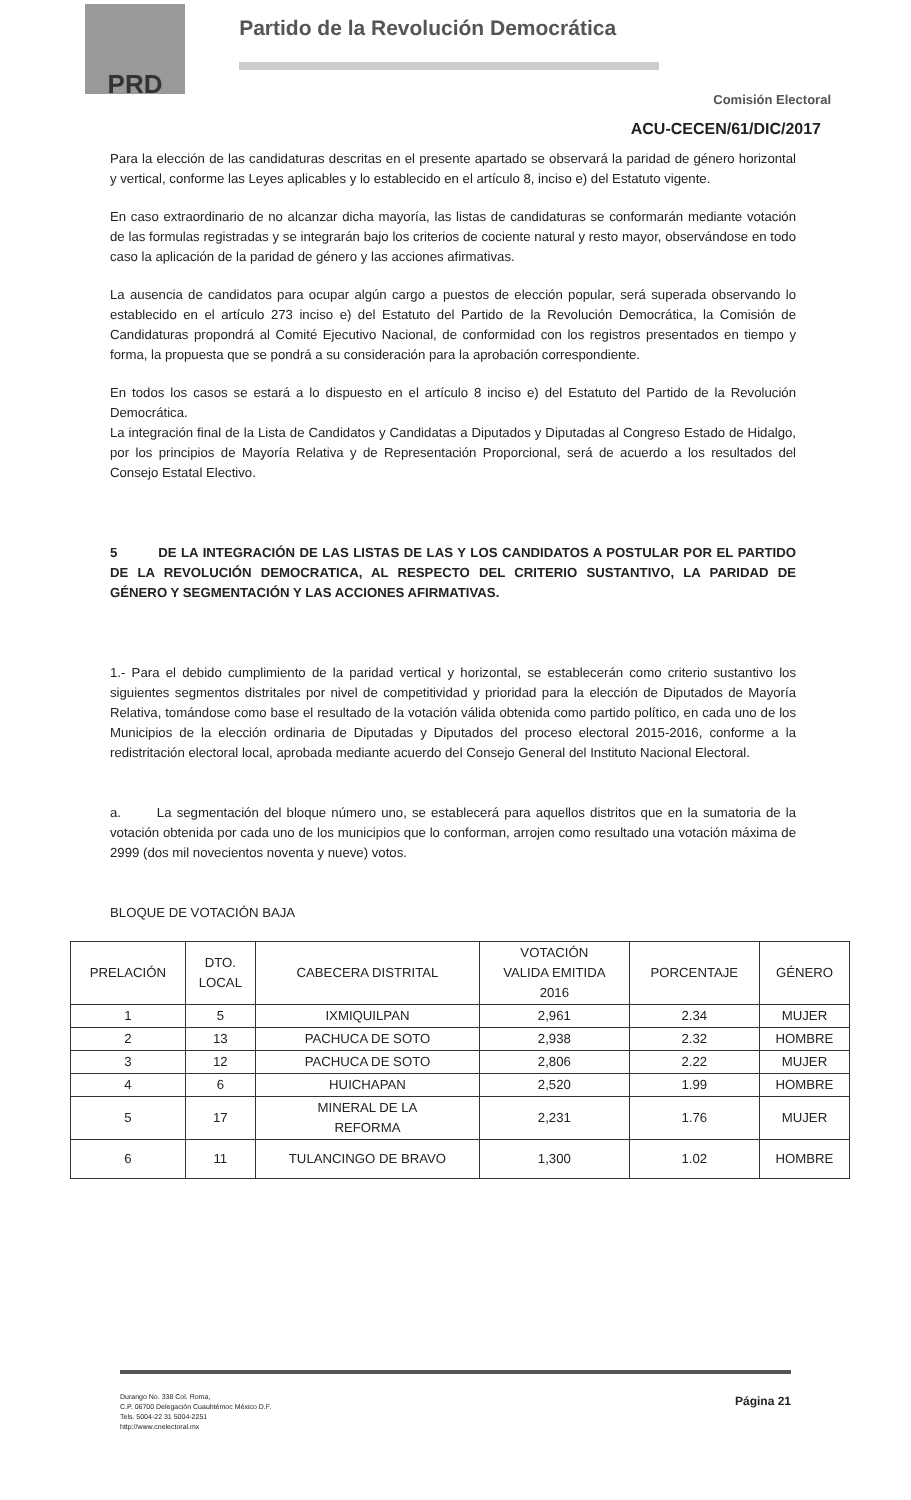PRD
Partido de la Revolución Democrática
Comisión Electoral
ACU-CECEN/61/DIC/2017
Para la elección de las candidaturas descritas en el presente apartado se observará la paridad de género horizontal y vertical, conforme las Leyes aplicables y lo establecido en el artículo 8, inciso e) del Estatuto vigente.
En caso extraordinario de no alcanzar dicha mayoría, las listas de candidaturas se conformarán mediante votación de las formulas registradas y se integrarán bajo los criterios de cociente natural y resto mayor, observándose en todo caso la aplicación de la paridad de género y las acciones afirmativas.
La ausencia de candidatos para ocupar algún cargo a puestos de elección popular, será superada observando lo establecido en el artículo 273 inciso e) del Estatuto del Partido de la Revolución Democrática, la Comisión de Candidaturas propondrá al Comité Ejecutivo Nacional, de conformidad con los registros presentados en tiempo y forma, la propuesta que se pondrá a su consideración para la aprobación correspondiente.
En todos los casos se estará a lo dispuesto en el artículo 8 inciso e) del Estatuto del Partido de la Revolución Democrática.
La integración final de la Lista de Candidatos y Candidatas a Diputados y Diputadas al Congreso Estado de Hidalgo, por los principios de Mayoría Relativa y de Representación Proporcional, será de acuerdo a los resultados del Consejo Estatal Electivo.
5 DE LA INTEGRACIÓN DE LAS LISTAS DE LAS Y LOS CANDIDATOS A POSTULAR POR EL PARTIDO DE LA REVOLUCIÓN DEMOCRATICA, AL RESPECTO DEL CRITERIO SUSTANTIVO, LA PARIDAD DE GÉNERO Y SEGMENTACIÓN Y LAS ACCIONES AFIRMATIVAS.
1.- Para el debido cumplimiento de la paridad vertical y horizontal, se establecerán como criterio sustantivo los siguientes segmentos distritales por nivel de competitividad y prioridad para la elección de Diputados de Mayoría Relativa, tomándose como base el resultado de la votación válida obtenida como partido político, en cada uno de los Municipios de la elección ordinaria de Diputadas y Diputados del proceso electoral 2015-2016, conforme a la redistritación electoral local, aprobada mediante acuerdo del Consejo General del Instituto Nacional Electoral.
a. La segmentación del bloque número uno, se establecerá para aquellos distritos que en la sumatoria de la votación obtenida por cada uno de los municipios que lo conforman, arrojen como resultado una votación máxima de 2999 (dos mil novecientos noventa y nueve) votos.
BLOQUE DE VOTACIÓN BAJA
| PRELACIÓN | DTO. LOCAL | CABECERA DISTRITAL | VOTACIÓN VALIDA EMITIDA 2016 | PORCENTAJE | GÉNERO |
| --- | --- | --- | --- | --- | --- |
| 1 | 5 | IXMIQUILPAN | 2,961 | 2.34 | MUJER |
| 2 | 13 | PACHUCA DE SOTO | 2,938 | 2.32 | HOMBRE |
| 3 | 12 | PACHUCA DE SOTO | 2,806 | 2.22 | MUJER |
| 4 | 6 | HUICHAPAN | 2,520 | 1.99 | HOMBRE |
| 5 | 17 | MINERAL DE LA REFORMA | 2,231 | 1.76 | MUJER |
| 6 | 11 | TULANCINGO DE BRAVO | 1,300 | 1.02 | HOMBRE |
Durango No. 338 Col. Roma,
C.P. 06700 Delegación Cuauhtémoc México D.F.
Tels. 5004-22 31 5004-2251
http://www.cnelectoral.mx
Página 21